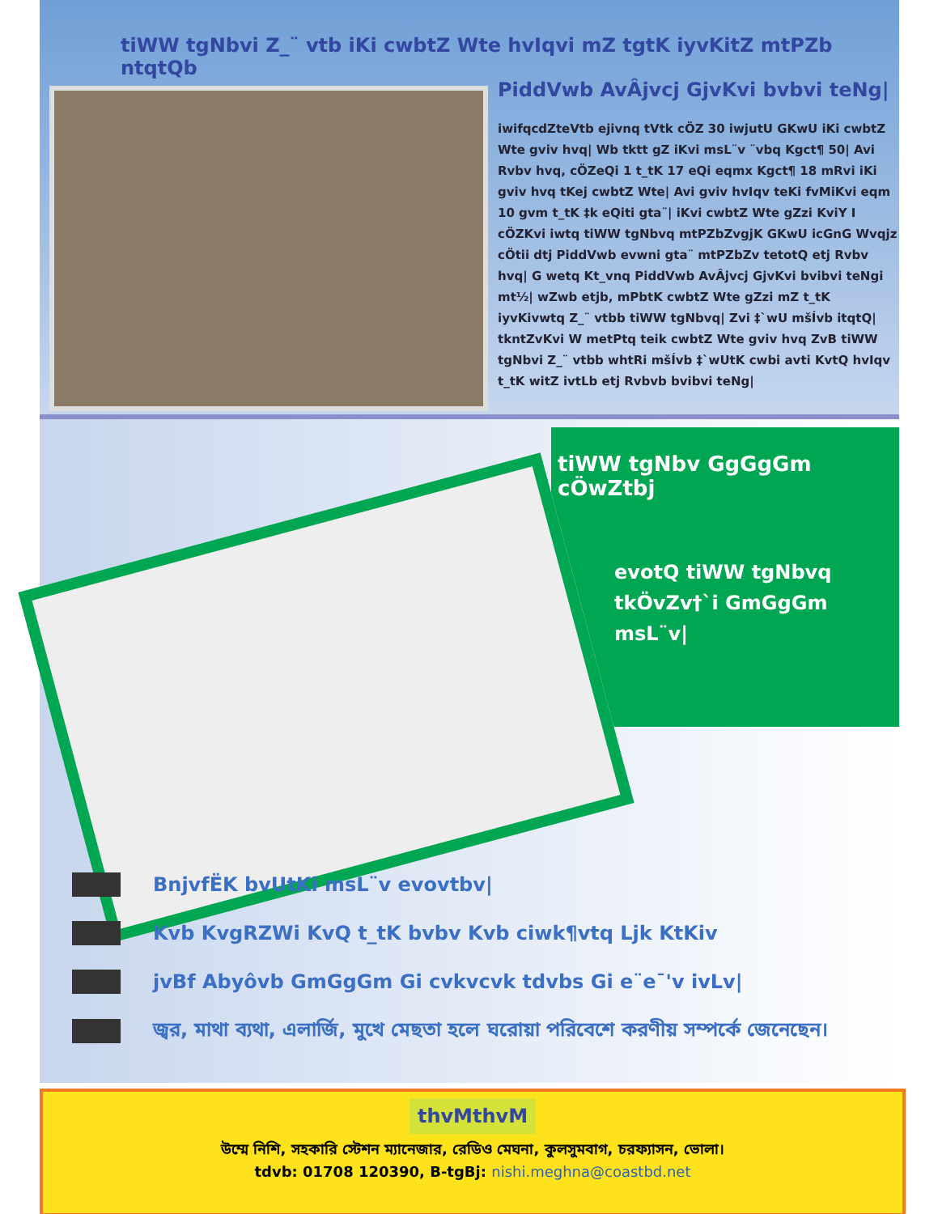tiWW tgNbvi Z_¨ vtb iKi cwbtZ Wte hvIqvi mZ tgtK iyvKitZ mtPZb ntqtQb
PiddVwb AvÂjvcj GjvKvi bvbvi teNg|
iwifqcdZteVtb ejivnq tVtk cÖZ 30 iwjutU GKwU iKi cwbtZ Wte gviv hvq| Wb tktt gZ iKvi msL¨v ¨vbq Kgct¶ 50| Avi Rvbv hvq, cÖZeQi 1 t_tK 17 eQi eqmx Kgct¶ 18 mRvi iKi gviv hvq tKej cwbtZ Wte| Avi gviv hvIqv teKi fvMiKvi eqm 10 gvm t_tK ‡k eQiti gta¨| iKvi cwbtZ Wte gZzi KviY I cÖZKvi iwtq tiWW tgNbvq mtPZbZvgjK GKwU icGnG Wvqjz cÖtii dtj PiddVwb evwni gta¨ mtPZbZv tetotQ etj Rvbv hvq| G wetq Kt_vnq PiddVwb AvÂjvcj GjvKvi bvibvi teNgi mt½| wZwb etjb, mPbtK cwbtZ Wte gZzi mZ t_tK iyvKivwtq Z_¨ vtbb tiWW tgNbvq| Zvi ‡`wU mšÍvb itqtQ| tkntZvKvi W metPtq teik cwbtZ Wte gviv hvq ZvB tiWW tgNbvi Z_¨ vtbb whtRi mšÍvb ‡`wUtK cwbi avti KvtQ hvIqv t_tK witZ ivtLb etj Rvbvb bvibvi teNg|
tiWW tgNbv GgGgGm cÖwZtbj
evotQ tiWW tgNbvq tkÖvZv†`i GmGgGm msL¨v|
BnjvfËK bvUtKi msL¨v evovtbv|
Kvb KvgRZWi KvQ t_tK bvbv Kvb ciwk¶vtq Ljk KtKiv
jvBf Abyôvb GmGgGm Gi cvkvcvk tdvbs Gi e¨e¯'v ivLv|
জ্বর, মাথা ব্যথা, এলার্জি, মুখে মেছতা হলে ঘরোয়া পরিবেশে করণীয় সম্পর্কে জেনেছেন।
thvMthvM
উম্মে নিশি, সহকারি স্টেশন ম্যানেজার, রেডিও মেঘনা, কুলসুমবাগ, চরফ্যাসন, ভোলা।
tdvb: 01708 120390, B-tgBj: nishi.meghna@coastbd.net